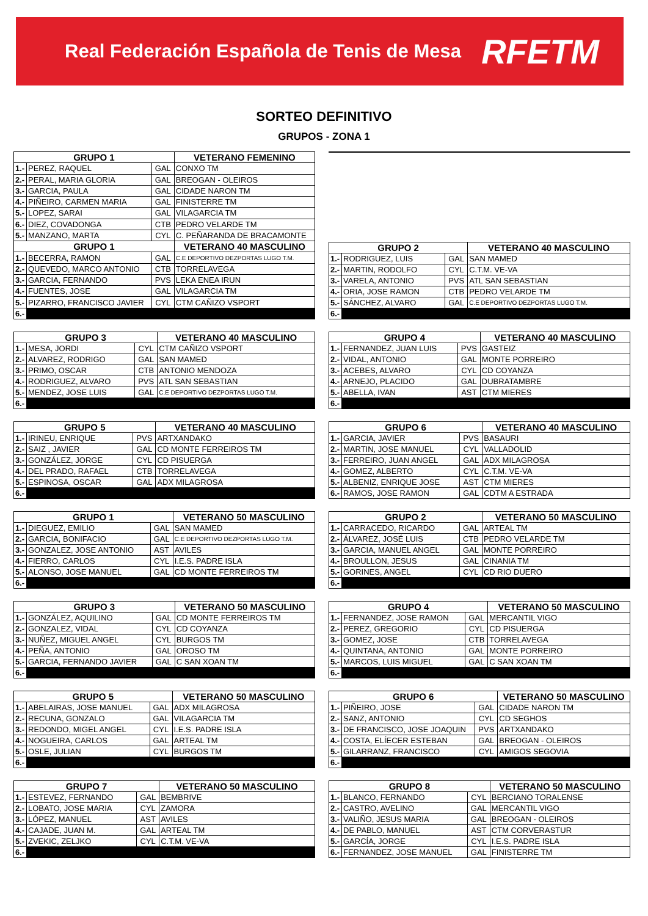Real Federación Española de Tenis de Mesa RFETM
SORTEO DEFINITIVO
GRUPOS - ZONA 1
| GRUPO 1 | | | VETERANO FEMENINO |
| --- | --- | --- | --- |
| 1.- | PEREZ, RAQUEL | GAL | CONXO TM |
| 2.- | PERAL, MARIA GLORIA | GAL | BREOGAN - OLEIROS |
| 3.- | GARCIA, PAULA | GAL | CIDADE NARON TM |
| 4.- | PIÑEIRO, CARMEN MARIA | GAL | FINISTERRE TM |
| 5.- | LOPEZ, SARAI | GAL | VILAGARCIA TM |
| 6.- | DIEZ, COVADONGA | CTB | PEDRO VELARDE TM |
| 5.- | MANZANO, MARTA | CYL | C. PEÑARANDA DE BRACAMONTE |
| GRUPO 1 | | | VETERANO 40 MASCULINO |
| 1.- | BECERRA, RAMON | GAL | C.E DEPORTIVO DEZPORTAS LUGO T.M. |
| 2.- | QUEVEDO, MARCO ANTONIO | CTB | TORRELAVEGA |
| 3.- | GARCIA, FERNANDO | PVS | LEKA ENEA IRUN |
| 4.- | FUENTES, JOSE | GAL | VILAGARCIA TM |
| 5.- | PIZARRO, FRANCISCO JAVIER | CYL | CTM CAÑIZO VSPORT |
| 6.- | | | |
| GRUPO 2 | | | VETERANO 40 MASCULINO |
| --- | --- | --- | --- |
| 1.- | RODRIGUEZ, LUIS | GAL | SAN MAMED |
| 2.- | MARTIN, RODOLFO | CYL | C.T.M. VE-VA |
| 3.- | VARELA, ANTONIO | PVS | ATL SAN SEBASTIAN |
| 4.- | ORIA, JOSE RAMON | CTB | PEDRO VELARDE TM |
| 5.- | SÁNCHEZ, ALVARO | GAL | C.E DEPORTIVO DEZPORTAS LUGO T.M. |
| 6.- | | | |
| GRUPO 3 | | | VETERANO 40 MASCULINO |
| --- | --- | --- | --- |
| 1.- | MESA, JORDI | CYL | CTM CAÑIZO VSPORT |
| 2.- | ALVAREZ, RODRIGO | GAL | SAN MAMED |
| 3.- | PRIMO, OSCAR | CTB | ANTONIO MENDOZA |
| 4.- | RODRIGUEZ, ALVARO | PVS | ATL SAN SEBASTIAN |
| 5.- | MENDEZ, JOSE LUIS | GAL | C.E DEPORTIVO DEZPORTAS LUGO T.M. |
| 6.- | | | |
| GRUPO 4 | | | VETERANO 40 MASCULINO |
| --- | --- | --- | --- |
| 1.- | FERNANDEZ, JUAN LUIS | PVS | GASTEIZ |
| 2.- | VIDAL, ANTONIO | GAL | MONTE PORREIRO |
| 3.- | ACEBES, ALVARO | CYL | CD COYANZA |
| 4.- | ARNEJO, PLACIDO | GAL | DUBRATAMBRE |
| 5.- | ABELLA, IVAN | AST | CTM MIERES |
| 6.- | | | |
| GRUPO 5 | | | VETERANO 40 MASCULINO |
| --- | --- | --- | --- |
| 1.- | IRINEU, ENRIQUE | PVS | ARTXANDAKO |
| 2.- | SAIZ , JAVIER | GAL | CD MONTE FERREIROS TM |
| 3.- | GONZÁLEZ, JORGE | CYL | CD PISUERGA |
| 4.- | DEL PRADO, RAFAEL | CTB | TORRELAVEGA |
| 5.- | ESPINOSA, OSCAR | GAL | ADX MILAGROSA |
| 6.- | | | |
| GRUPO 6 | | | VETERANO 40 MASCULINO |
| --- | --- | --- | --- |
| 1.- | GARCIA, JAVIER | PVS | BASAURI |
| 2.- | MARTIN, JOSE MANUEL | CYL | VALLADOLID |
| 3.- | FERREIRO, JUAN ANGEL | GAL | ADX MILAGROSA |
| 4.- | GOMEZ, ALBERTO | CYL | C.T.M. VE-VA |
| 5.- | ALBENIZ, ENRIQUE JOSE | AST | CTM MIERES |
| 6.- | RAMOS, JOSE RAMON | GAL | CDTM A ESTRADA |
| GRUPO 1 | | | VETERANO 50 MASCULINO |
| --- | --- | --- | --- |
| 1.- | DIEGUEZ, EMILIO | GAL | SAN MAMED |
| 2.- | GARCIA, BONIFACIO | GAL | C.E DEPORTIVO DEZPORTAS LUGO T.M. |
| 3.- | GONZALEZ, JOSE ANTONIO | AST | AVILES |
| 4.- | FIERRO, CARLOS | CYL | I.E.S. PADRE ISLA |
| 5.- | ALONSO, JOSE MANUEL | GAL | CD MONTE FERREIROS TM |
| 6.- | | | |
| GRUPO 2 | | | VETERANO 50 MASCULINO |
| --- | --- | --- | --- |
| 1.- | CARRACEDO, RICARDO | GAL | ARTEAL TM |
| 2.- | ÁLVAREZ, JOSÉ LUIS | CTB | PEDRO VELARDE TM |
| 3.- | GARCIA, MANUEL ANGEL | GAL | MONTE PORREIRO |
| 4.- | BROULLON, JESUS | GAL | CINANIA TM |
| 5.- | GORINES, ANGEL | CYL | CD RIO DUERO |
| 6.- | | | |
| GRUPO 3 | | | VETERANO 50 MASCULINO |
| --- | --- | --- | --- |
| 1.- | GONZÁLEZ, AQUILINO | GAL | CD MONTE FERREIROS TM |
| 2.- | GONZALEZ, VIDAL | CYL | CD COYANZA |
| 3.- | NUÑEZ, MIGUEL ANGEL | CYL | BURGOS TM |
| 4.- | PEÑA, ANTONIO | GAL | OROSO TM |
| 5.- | GARCIA, FERNANDO JAVIER | GAL | C SAN XOAN TM |
| 6.- | | | |
| GRUPO 4 | | | VETERANO 50 MASCULINO |
| --- | --- | --- | --- |
| 1.- | FERNANDEZ, JOSE RAMON | GAL | MERCANTIL VIGO |
| 2.- | PEREZ, GREGORIO | CYL | CD PISUERGA |
| 3.- | GOMEZ, JOSE | CTB | TORRELAVEGA |
| 4.- | QUINTANA, ANTONIO | GAL | MONTE PORREIRO |
| 5.- | MARCOS, LUIS MIGUEL | GAL | C SAN XOAN TM |
| 6.- | | | |
| GRUPO 5 | | | VETERANO 50 MASCULINO |
| --- | --- | --- | --- |
| 1.- | ABELAIRAS, JOSE MANUEL | GAL | ADX MILAGROSA |
| 2.- | RECUNA, GONZALO | GAL | VILAGARCIA TM |
| 3.- | REDONDO, MIGEL ANGEL | CYL | I.E.S. PADRE ISLA |
| 4.- | NOGUEIRA, CARLOS | GAL | ARTEAL TM |
| 5.- | OSLE, JULIAN | CYL | BURGOS TM |
| 6.- | | | |
| GRUPO 6 | | | VETERANO 50 MASCULINO |
| --- | --- | --- | --- |
| 1.- | PIÑEIRO, JOSE | GAL | CIDADE NARON TM |
| 2.- | SANZ, ANTONIO | CYL | CD SEGHOS |
| 3.- | DE FRANCISCO, JOSE JOAQUIN | PVS | ARTXANDAKO |
| 4.- | COSTA, ELÍECER ESTEBAN | GAL | BREOGAN - OLEIROS |
| 5.- | GILARRANZ, FRANCISCO | CYL | AMIGOS SEGOVIA |
| 6.- | | | |
| GRUPO 7 | | | VETERANO 50 MASCULINO |
| --- | --- | --- | --- |
| 1.- | ESTEVEZ, FERNANDO | GAL | BEMBRIVE |
| 2.- | LOBATO, JOSE MARIA | CYL | ZAMORA |
| 3.- | LÓPEZ, MANUEL | AST | AVILES |
| 4.- | CAJADE, JUAN M. | GAL | ARTEAL TM |
| 5.- | ZVEKIC, ZELJKO | CYL | C.T.M. VE-VA |
| 6.- | | | |
| GRUPO 8 | | | VETERANO 50 MASCULINO |
| --- | --- | --- | --- |
| 1.- | BLANCO, FERNANDO | CYL | BERCIANO TORALENSE |
| 2.- | CASTRO, AVELINO | GAL | MERCANTIL VIGO |
| 3.- | VALIÑO, JESUS MARIA | GAL | BREOGAN - OLEIROS |
| 4.- | DE PABLO, MANUEL | AST | CTM CORVERASTUR |
| 5.- | GARCÍA, JORGE | CYL | I.E.S. PADRE ISLA |
| 6.- | FERNANDEZ, JOSE MANUEL | GAL | FINISTERRE TM |